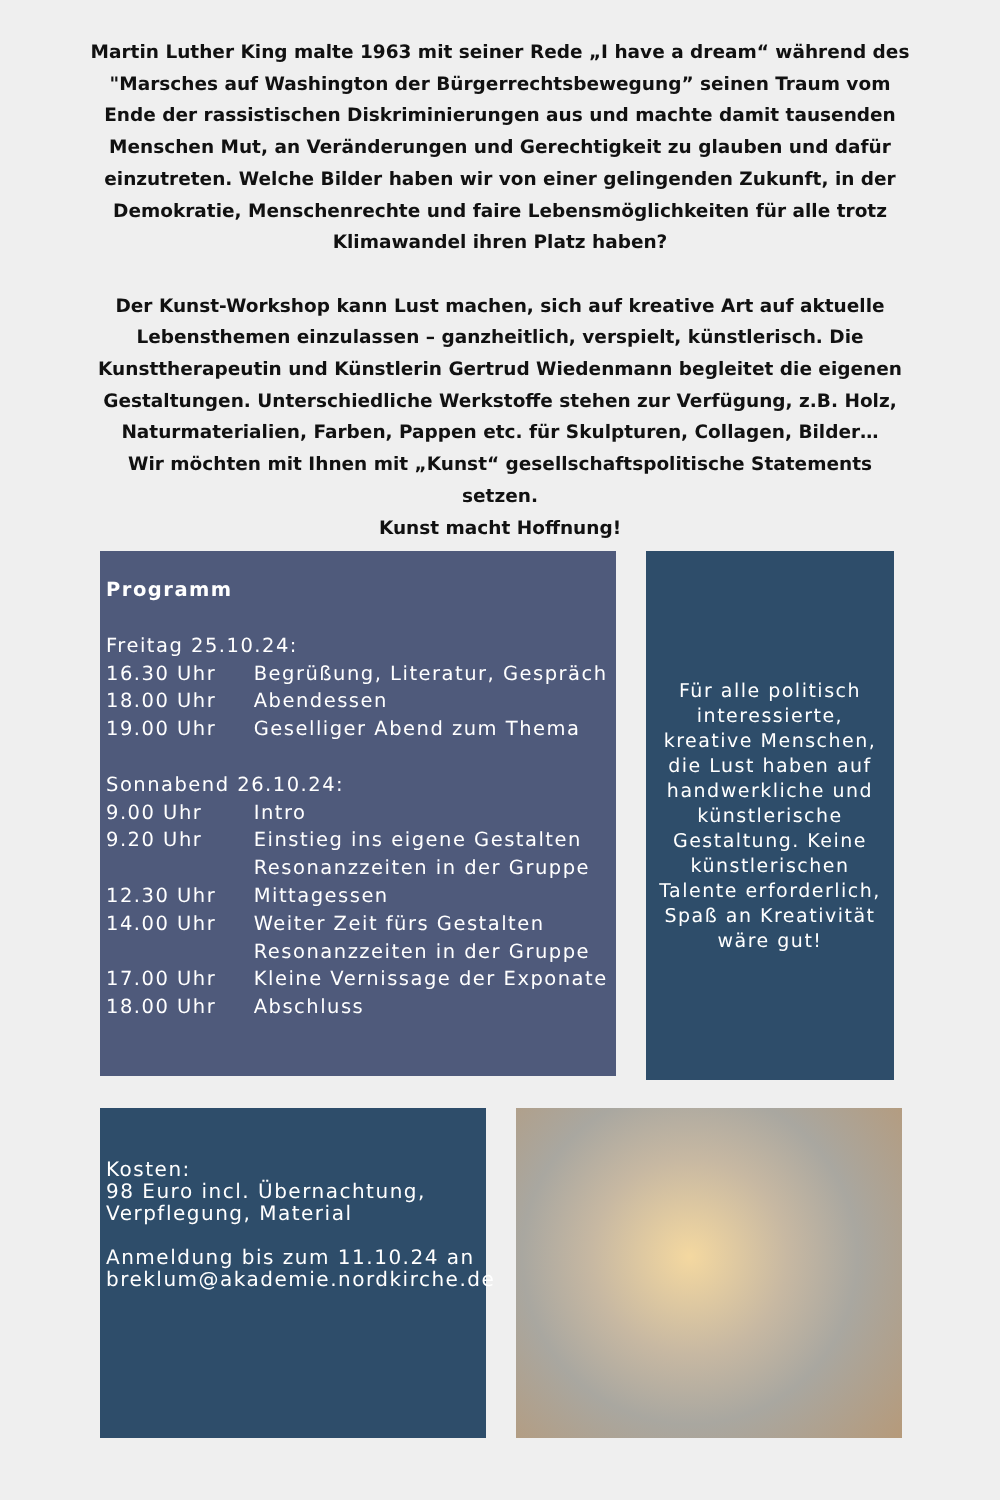Martin Luther King malte 1963 mit seiner Rede „I have a dream“ während des "Marsches auf Washington der Bürgerrechtsbewegung” seinen Traum vom Ende der rassistischen Diskriminierungen aus und machte damit tausenden Menschen Mut, an Veränderungen und Gerechtigkeit zu glauben und dafür einzutreten. Welche Bilder haben wir von einer gelingenden Zukunft, in der Demokratie, Menschenrechte und faire Lebensmöglichkeiten für alle trotz Klimawandel ihren Platz haben?
Der Kunst-Workshop kann Lust machen, sich auf kreative Art auf aktuelle Lebensthemen einzulassen – ganzheitlich, verspielt, künstlerisch. Die Kunsttherapeutin und Künstlerin Gertrud Wiedenmann begleitet die eigenen Gestaltungen. Unterschiedliche Werkstoffe stehen zur Verfügung, z.B. Holz, Naturmaterialien, Farben, Pappen etc. für Skulpturen, Collagen, Bilder…
Wir möchten mit Ihnen mit „Kunst“ gesellschaftspolitische Statements setzen.
Kunst macht Hoffnung!
Programm
Freitag 25.10.24:
16.30 Uhr Begrüßung, Literatur, Gespräch
18.00 Uhr Abendessen
19.00 Uhr Geselliger Abend zum Thema
Sonnabend 26.10.24:
9.00 Uhr Intro
9.20 Uhr Einstieg ins eigene Gestalten
Resonanzzeiten in der Gruppe
12.30 Uhr Mittagessen
14.00 Uhr Weiter Zeit fürs Gestalten
Resonanzzeiten in der Gruppe
17.00 Uhr Kleine Vernissage der Exponate
18.00 Uhr Abschluss
Für alle politisch interessierte, kreative Menschen, die Lust haben auf handwerkliche und künstlerische Gestaltung. Keine künstlerischen Talente erforderlich, Spaß an Kreativität wäre gut!
Kosten:
98 Euro incl. Übernachtung, Verpflegung, Material
Anmeldung bis zum 11.10.24 an breklum@akademie.nordkirche.de